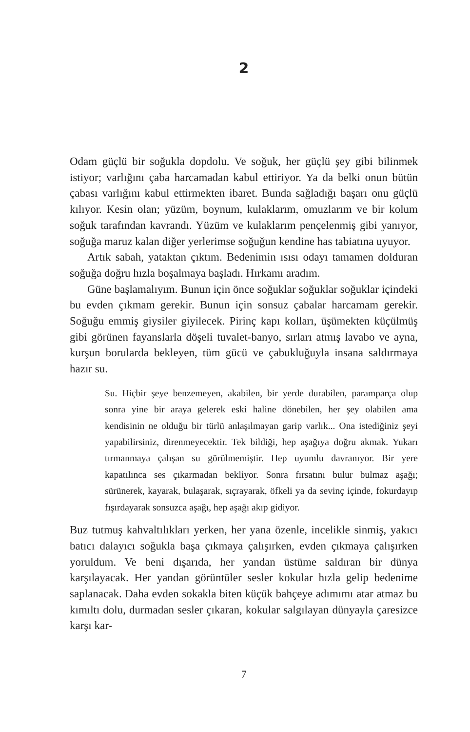2
Odam güçlü bir soğukla dopdolu. Ve soğuk, her güçlü şey gibi bilinmek istiyor; varlığını çaba harcamadan kabul ettiriyor. Ya da belki onun bütün çabası varlığını kabul ettirmekten ibaret. Bunda sağladığı başarı onu güçlü kılıyor. Kesin olan; yüzüm, boynum, kulaklarım, omuzlarım ve bir kolum soğuk tarafından kavrandı. Yüzüm ve kulaklarım pençelenmiş gibi yanıyor, soğuğa maruz kalan diğer yerlerimse soğuğun kendine has tabiatına uyuyor.
Artık sabah, yataktan çıktım. Bedenimin ısısı odayı tamamen dolduran soğuğa doğru hızla boşalmaya başladı. Hırkamı aradım.
Güne başlamalıyım. Bunun için önce soğuklar soğuklar soğuklar içindeki bu evden çıkmam gerekir. Bunun için sonsuz çabalar harcamam gerekir. Soğuğu emmiş giysiler giyilecek. Pirinç kapı kolları, üşümekten küçülmüş gibi görünen fayanslarla döşeli tuvalet-banyo, sırları atmış lavabo ve ayna, kurşun borularda bekleyen, tüm gücü ve çabukluğuyla insana saldırmaya hazır su.
Su. Hiçbir şeye benzemeyen, akabilen, bir yerde durabilen, paramparça olup sonra yine bir araya gelerek eski haline dönebilen, her şey olabilen ama kendisinin ne olduğu bir türlü anlaşılmayan garip varlık... Ona istediğiniz şeyi yapabilirsiniz, direnmeyecektir. Tek bildiği, hep aşağıya doğru akmak. Yukarı tırmanmaya çalışan su görülmemiştir. Hep uyumlu davranıyor. Bir yere kapatılınca ses çıkarmadan bekliyor. Sonra fırsatını bulur bulmaz aşağı; sürünerek, kayarak, bulaşarak, sıçrayarak, öfkeli ya da sevinç içinde, fokurdayıp fışırdayarak sonsuzca aşağı, hep aşağı akıp gidiyor.
Buz tutmuş kahvaltılıkları yerken, her yana özenle, incelikle sinmiş, yakıcı batıcı dalayıcı soğukla başa çıkmaya çalışırken, evden çıkmaya çalışırken yoruldum. Ve beni dışarıda, her yandan üstüme saldıran bir dünya karşılayacak. Her yandan görüntüler sesler kokular hızla gelip bedenime saplanacak. Daha evden sokakla biten küçük bahçeye adımımı atar atmaz bu kımıltı dolu, durmadan sesler çıkaran, kokular salgılayan dünyayla çaresizce karşı kar-
7